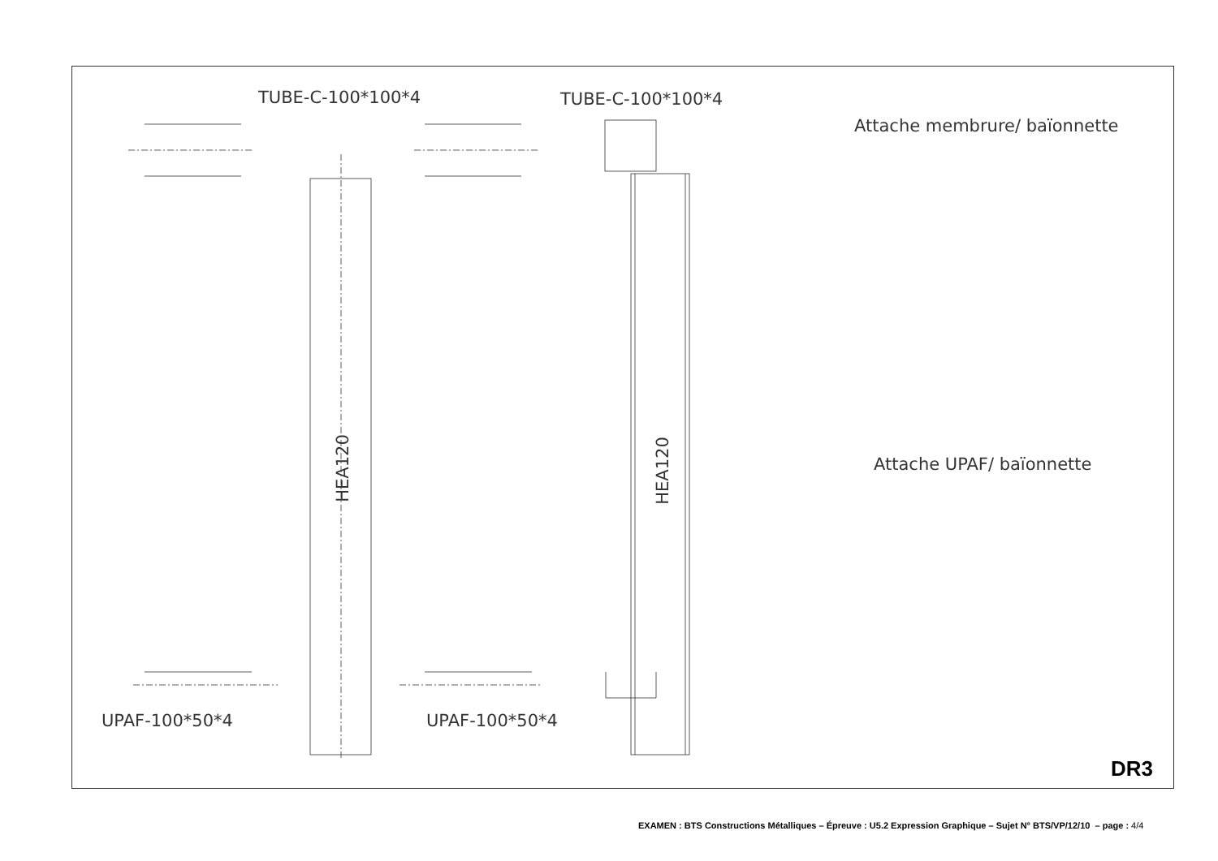TUBE-C-100*100*4 TUBE-C-100*100*4
Attache membrure/ baïonnette
Attache UPAF/ baïonnette
HEA120 HEA120
UPAF-100*50*4 UPAF-100*50*4
DR3
EXAMEN : BTS Constructions Métalliques – Épreuve : U5.2 Expression Graphique – Sujet N° BTS/VP/12/10 – page : 4/4